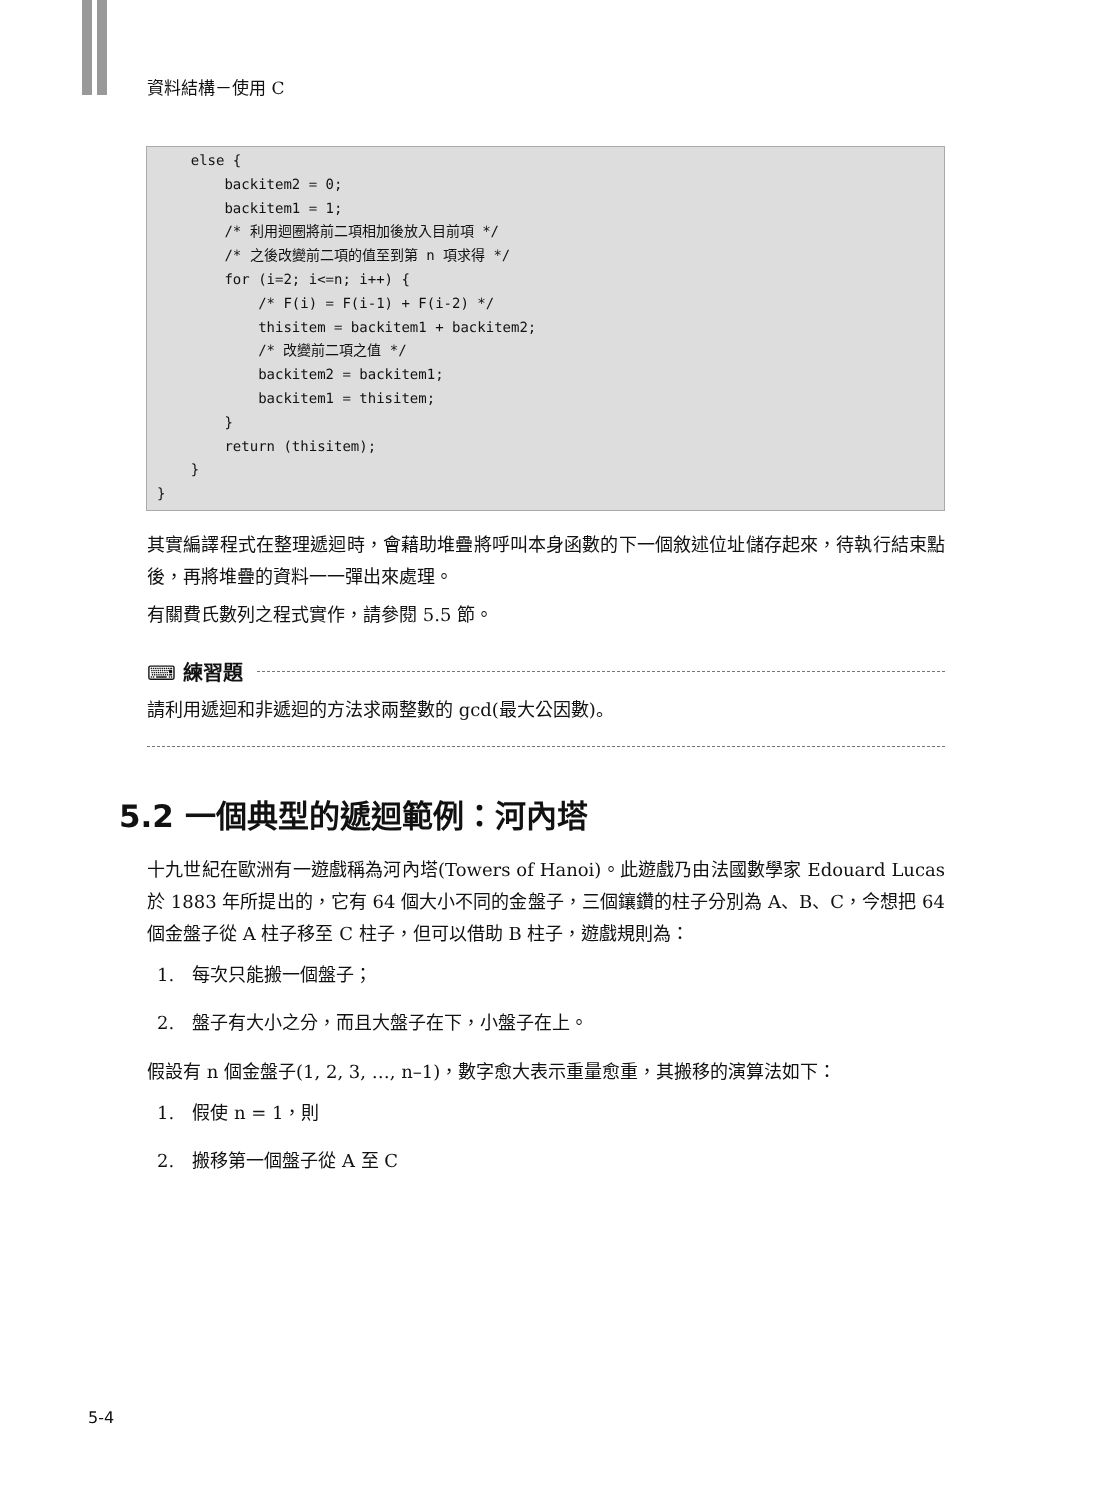資料結構－使用 C
    else {
        backitem2 = 0;
        backitem1 = 1;
        /* 利用迴圈將前二項相加後放入目前項 */
        /* 之後改變前二項的值至到第 n 項求得 */
        for (i=2; i<=n; i++) {
            /* F(i) = F(i-1) + F(i-2) */
            thisitem = backitem1 + backitem2;
            /* 改變前二項之值 */
            backitem2 = backitem1;
            backitem1 = thisitem;
        }
        return (thisitem);
    }
}
其實編譯程式在整理遞迴時，會藉助堆疊將呼叫本身函數的下一個敘述位址儲存起來，待執行結束點後，再將堆疊的資料一一彈出來處理。
有關費氏數列之程式實作，請參閱 5.5 節。
⌨ 練習題
請利用遞迴和非遞迴的方法求兩整數的 gcd(最大公因數)。
5.2 一個典型的遞迴範例：河內塔
十九世紀在歐洲有一遊戲稱為河內塔(Towers of Hanoi)。此遊戲乃由法國數學家 Edouard Lucas 於 1883 年所提出的，它有 64 個大小不同的金盤子，三個鑲鑽的柱子分別為 A、B、C，今想把 64 個金盤子從 A 柱子移至 C 柱子，但可以借助 B 柱子，遊戲規則為：
1.　每次只能搬一個盤子；
2.　盤子有大小之分，而且大盤子在下，小盤子在上。
假設有 n 個金盤子(1, 2, 3, …, n–1)，數字愈大表示重量愈重，其搬移的演算法如下：
1.　假使 n = 1，則
2.　搬移第一個盤子從 A 至 C
5-4